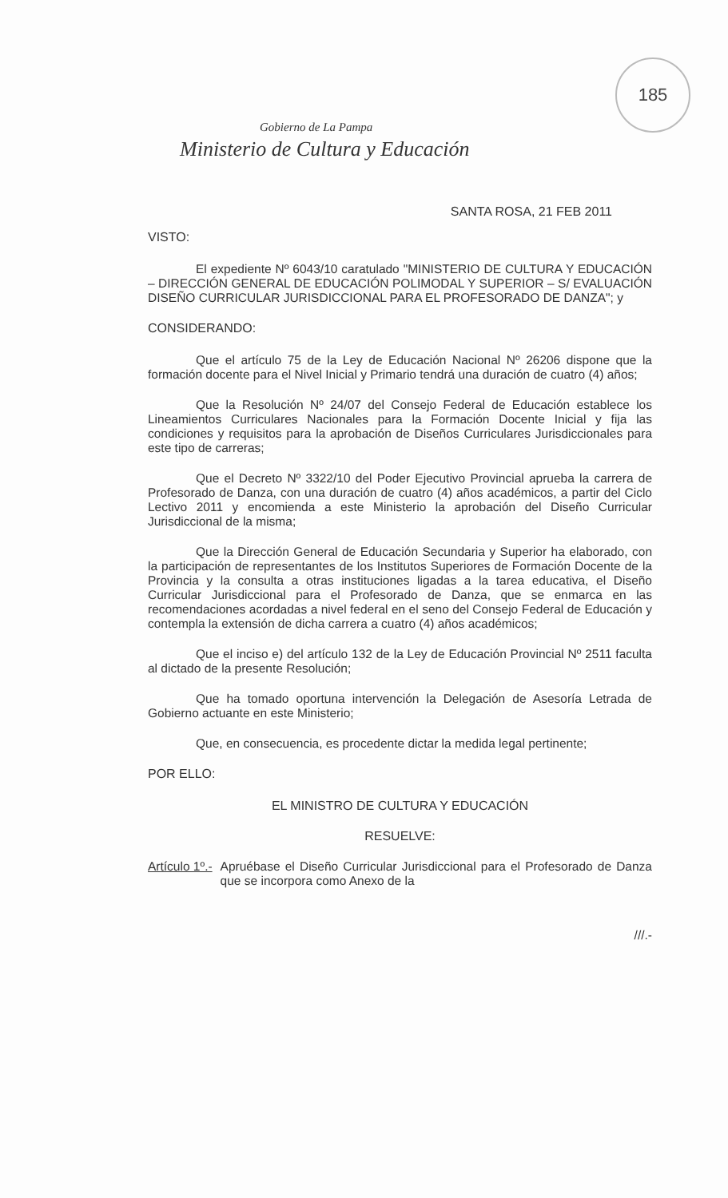185
Gobierno de La Pampa
Ministerio de Cultura y Educación
SANTA ROSA, 21 FEB 2011
VISTO:
El expediente Nº 6043/10 caratulado "MINISTERIO DE CULTURA Y EDUCACIÓN – DIRECCIÓN GENERAL DE EDUCACIÓN POLIMODAL Y SUPERIOR – S/ EVALUACIÓN DISEÑO CURRICULAR JURISDICCIONAL PARA EL PROFESORADO DE DANZA"; y
CONSIDERANDO:
Que el artículo 75 de la Ley de Educación Nacional Nº 26206 dispone que la formación docente para el Nivel Inicial y Primario tendrá una duración de cuatro (4) años;
Que la Resolución Nº 24/07 del Consejo Federal de Educación establece los Lineamientos Curriculares Nacionales para la Formación Docente Inicial y fija las condiciones y requisitos para la aprobación de Diseños Curriculares Jurisdiccionales para este tipo de carreras;
Que el Decreto Nº 3322/10 del Poder Ejecutivo Provincial aprueba la carrera de Profesorado de Danza, con una duración de cuatro (4) años académicos, a partir del Ciclo Lectivo 2011 y encomienda a este Ministerio la aprobación del Diseño Curricular Jurisdiccional de la misma;
Que la Dirección General de Educación Secundaria y Superior ha elaborado, con la participación de representantes de los Institutos Superiores de Formación Docente de la Provincia y la consulta a otras instituciones ligadas a la tarea educativa, el Diseño Curricular Jurisdiccional para el Profesorado de Danza, que se enmarca en las recomendaciones acordadas a nivel federal en el seno del Consejo Federal de Educación y contempla la extensión de dicha carrera a cuatro (4) años académicos;
Que el inciso e) del artículo 132 de la Ley de Educación Provincial Nº 2511 faculta al dictado de la presente Resolución;
Que ha tomado oportuna intervención la Delegación de Asesoría Letrada de Gobierno actuante en este Ministerio;
Que, en consecuencia, es procedente dictar la medida legal pertinente;
POR ELLO:
EL MINISTRO DE CULTURA Y EDUCACIÓN
RESUELVE:
Artículo 1º.- Apruébase el Diseño Curricular Jurisdiccional para el Profesorado de Danza que se incorpora como Anexo de la
///.-